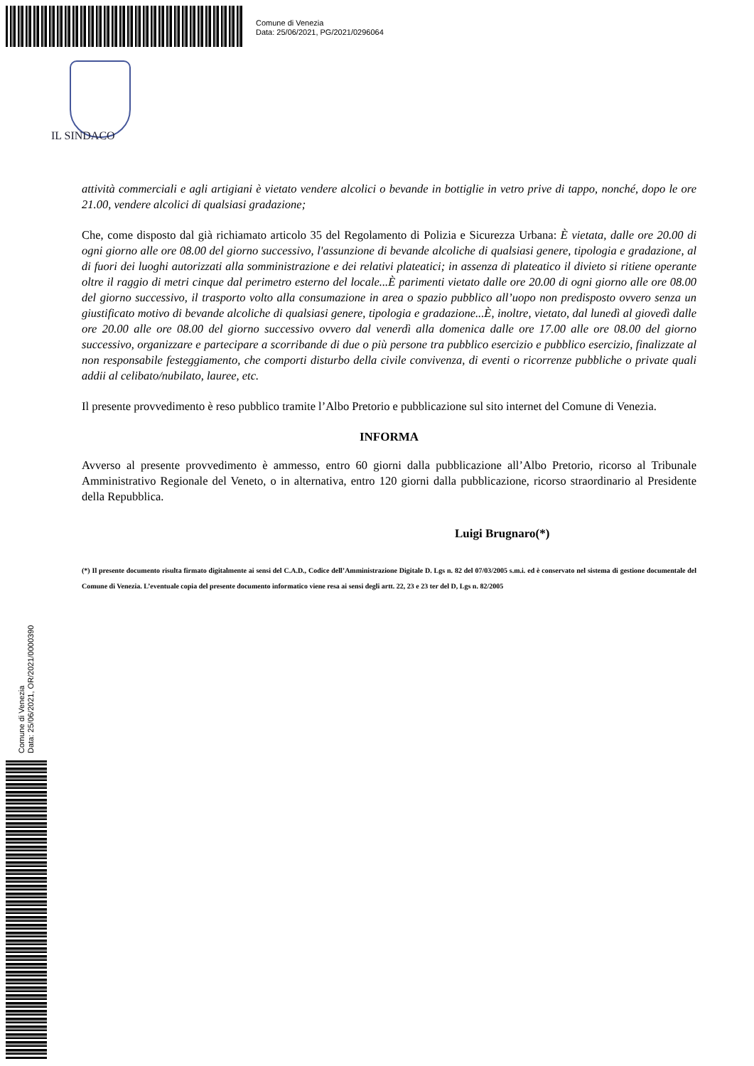Comune di Venezia
Data: 25/06/2021, PG/2021/0296064
IL SINDACO
attività commerciali e agli artigiani è vietato vendere alcolici o bevande in bottiglie in vetro prive di tappo, nonché, dopo le ore 21.00, vendere alcolici di qualsiasi gradazione;
Che, come disposto dal già richiamato articolo 35 del Regolamento di Polizia e Sicurezza Urbana: È vietata, dalle ore 20.00 di ogni giorno alle ore 08.00 del giorno successivo, l'assunzione di bevande alcoliche di qualsiasi genere, tipologia e gradazione, al di fuori dei luoghi autorizzati alla somministrazione e dei relativi plateatici; in assenza di plateatico il divieto si ritiene operante oltre il raggio di metri cinque dal perimetro esterno del locale...È parimenti vietato dalle ore 20.00 di ogni giorno alle ore 08.00 del giorno successivo, il trasporto volto alla consumazione in area o spazio pubblico all’uopo non predisposto ovvero senza un giustificato motivo di bevande alcoliche di qualsiasi genere, tipologia e gradazione...È, inoltre, vietato, dal lunedì al giovedì dalle ore 20.00 alle ore 08.00 del giorno successivo ovvero dal venerdì alla domenica dalle ore 17.00 alle ore 08.00 del giorno successivo, organizzare e partecipare a scorribande di due o più persone tra pubblico esercizio e pubblico esercizio, finalizzate al non responsabile festeggiamento, che comporti disturbo della civile convivenza, di eventi o ricorrenze pubbliche o private quali addii al celibato/nubilato, lauree, etc.
Il presente provvedimento è reso pubblico tramite l’Albo Pretorio e pubblicazione sul sito internet del Comune di Venezia.
INFORMA
Avverso al presente provvedimento è ammesso, entro 60 giorni dalla pubblicazione all’Albo Pretorio, ricorso al Tribunale Amministrativo Regionale del Veneto, o in alternativa, entro 120 giorni dalla pubblicazione, ricorso straordinario al Presidente della Repubblica.
Luigi Brugnaro(*)
(*) Il presente documento risulta firmato digitalmente ai sensi del C.A.D., Codice dell’Amministrazione Digitale D. Lgs n. 82 del 07/03/2005 s.m.i. ed è conservato nel sistema di gestione documentale del Comune di Venezia. L’eventuale copia del presente documento informatico viene resa ai sensi degli artt. 22, 23 e 23 ter del D, Lgs n. 82/2005
Comune di Venezia
Data: 25/06/2021, OR/2021/0000390